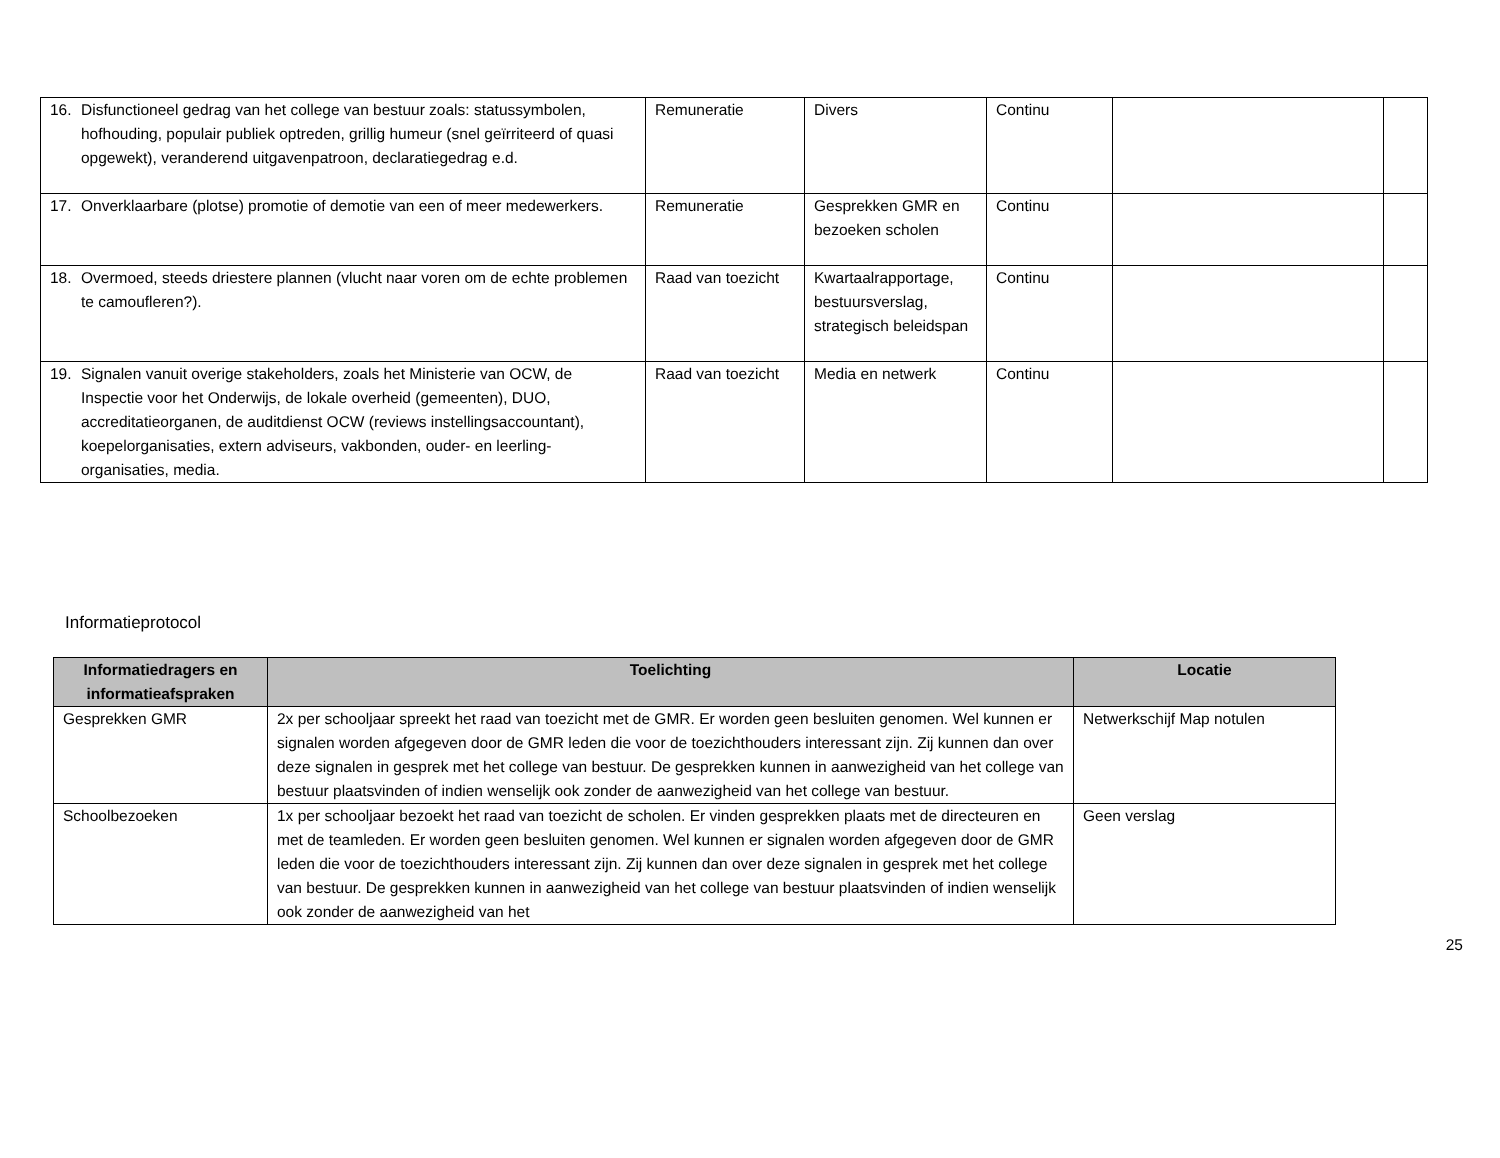| 16. Disfunctioneel gedrag van het college van bestuur zoals: statussymbolen, hofhouding, populair publiek optreden, grillig humeur (snel geïrriteerd of quasi opgewekt), veranderend uitgavenpatroon, declaratiegedrag e.d. | Remuneratie | Divers | Continu | | |
| 17. Onverklaarbare (plotse) promotie of demotie van een of meer medewerkers. | Remuneratie | Gesprekken GMR en bezoeken scholen | Continu | | |
| 18. Overmoed, steeds driestere plannen (vlucht naar voren om de echte problemen te camoufleren?). | Raad van toezicht | Kwartaalrapportage, bestuursverslag, strategisch beleidspan | Continu | | |
| 19. Signalen vanuit overige stakeholders, zoals het Ministerie van OCW, de Inspectie voor het Onderwijs, de lokale overheid (gemeenten), DUO, accreditatieorganen, de auditdienst OCW (reviews instellingsaccountant), koepelorganisaties, extern adviseurs, vakbonden, ouder- en leerling-organisaties, media. | Raad van toezicht | Media en netwerk | Continu | | |
Informatieprotocol
| Informatiedragers en informatieafspraken | Toelichting | Locatie |
| --- | --- | --- |
| Gesprekken GMR | 2x per schooljaar spreekt het raad van toezicht met de GMR. Er worden geen besluiten genomen. Wel kunnen er signalen worden afgegeven door de GMR leden die voor de toezichthouders interessant zijn. Zij kunnen dan over deze signalen in gesprek met het college van bestuur. De gesprekken kunnen in aanwezigheid van het college van bestuur plaatsvinden of indien wenselijk ook zonder de aanwezigheid van het college van bestuur. | Netwerkschijf Map notulen |
| Schoolbezoeken | 1x per schooljaar bezoekt het raad van toezicht de scholen. Er vinden gesprekken plaats met de directeuren en met de teamleden. Er worden geen besluiten genomen. Wel kunnen er signalen worden afgegeven door de GMR leden die voor de toezichthouders interessant zijn. Zij kunnen dan over deze signalen in gesprek met het college van bestuur. De gesprekken kunnen in aanwezigheid van het college van bestuur plaatsvinden of indien wenselijk ook zonder de aanwezigheid van het | Geen verslag |
25